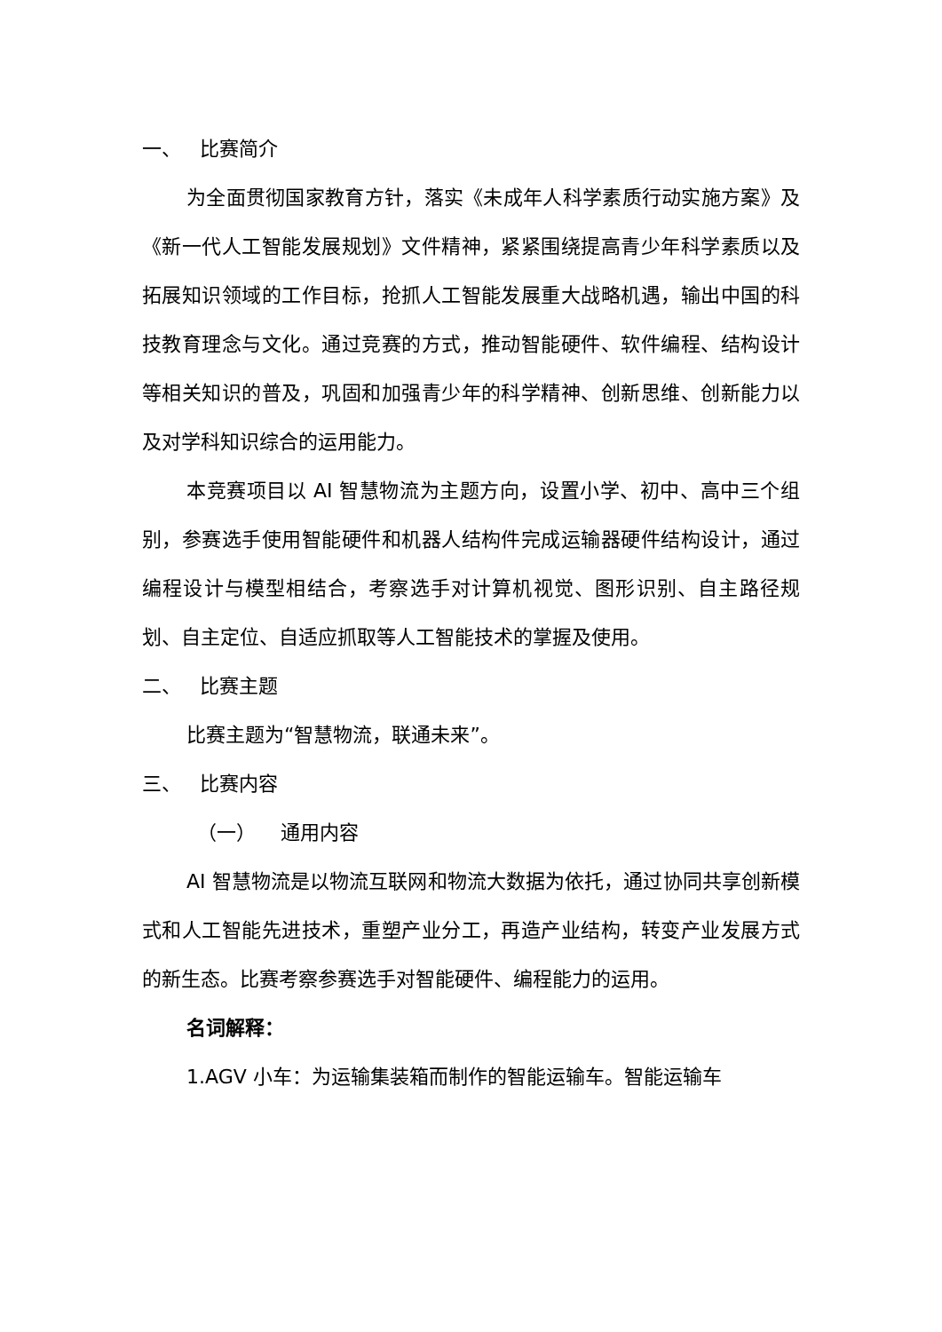一、 比赛简介
为全面贯彻国家教育方针，落实《未成年人科学素质行动实施方案》及《新一代人工智能发展规划》文件精神，紧紧围绕提高青少年科学素质以及拓展知识领域的工作目标，抢抓人工智能发展重大战略机遇，输出中国的科技教育理念与文化。通过竞赛的方式，推动智能硬件、软件编程、结构设计等相关知识的普及，巩固和加强青少年的科学精神、创新思维、创新能力以及对学科知识综合的运用能力。
本竞赛项目以 AI 智慧物流为主题方向，设置小学、初中、高中三个组别，参赛选手使用智能硬件和机器人结构件完成运输器硬件结构设计，通过编程设计与模型相结合，考察选手对计算机视觉、图形识别、自主路径规划、自主定位、自适应抓取等人工智能技术的掌握及使用。
二、 比赛主题
比赛主题为“智慧物流，联通未来”。
三、 比赛内容
（一） 通用内容
AI 智慧物流是以物流互联网和物流大数据为依托，通过协同共享创新模式和人工智能先进技术，重塑产业分工，再造产业结构，转变产业发展方式的新生态。比赛考察参赛选手对智能硬件、编程能力的运用。
名词解释：
1.AGV 小车：为运输集装箱而制作的智能运输车。智能运输车